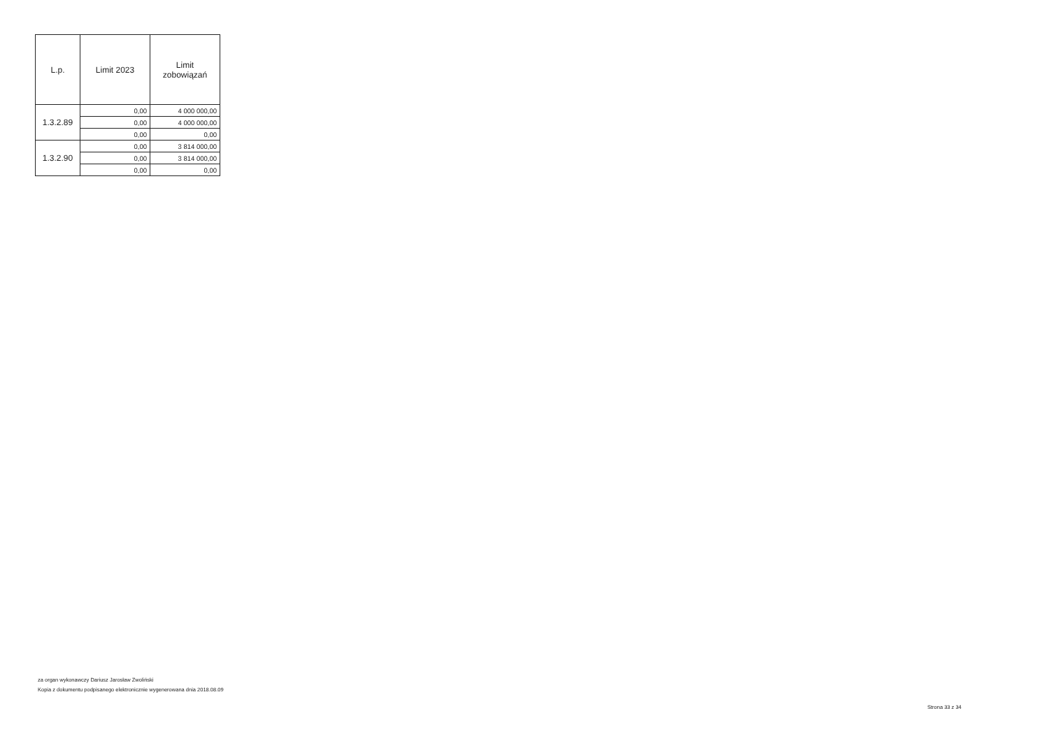| L.p. | Limit 2023 | Limit zobowiązań |
| --- | --- | --- |
| 1.3.2.89 | 0,00 | 4 000 000,00 |
| | 0,00 | 4 000 000,00 |
| | 0,00 | 0,00 |
| 1.3.2.90 | 0,00 | 3 814 000,00 |
| | 0,00 | 3 814 000,00 |
| | 0,00 | 0,00 |
za organ wykonawczy Dariusz Jarosław Zwoliński
Kopia z dokumentu podpisanego elektronicznie wygenerowana dnia 2018.08.09
Strona 33 z 34